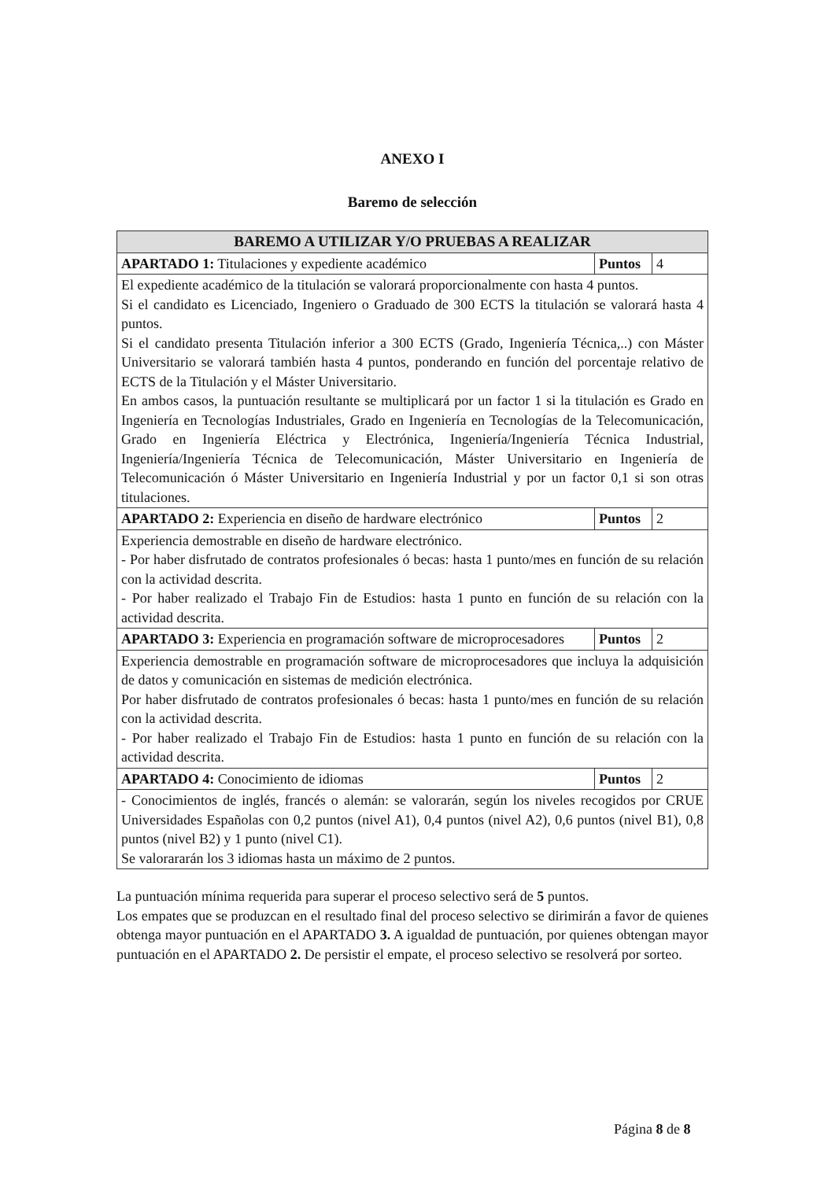ANEXO I
Baremo de selección
| BAREMO A UTILIZAR Y/O PRUEBAS A REALIZAR | | |
| --- | --- | --- |
| APARTADO 1: Titulaciones y expediente académico | Puntos | 4 |
| El expediente académico de la titulación se valorará proporcionalmente con hasta 4 puntos. Si el candidato es Licenciado, Ingeniero o Graduado de 300 ECTS la titulación se valorará hasta 4 puntos. Si el candidato presenta Titulación inferior a 300 ECTS (Grado, Ingeniería Técnica,..) con Máster Universitario se valorará también hasta 4 puntos, ponderando en función del porcentaje relativo de ECTS de la Titulación y el Máster Universitario. En ambos casos, la puntuación resultante se multiplicará por un factor 1 si la titulación es Grado en Ingeniería en Tecnologías Industriales, Grado en Ingeniería en Tecnologías de la Telecomunicación, Grado en Ingeniería Eléctrica y Electrónica, Ingeniería/Ingeniería Técnica Industrial, Ingeniería/Ingeniería Técnica de Telecomunicación, Máster Universitario en Ingeniería de Telecomunicación ó Máster Universitario en Ingeniería Industrial y por un factor 0,1 si son otras titulaciones. | | |
| APARTADO 2: Experiencia en diseño de hardware electrónico | Puntos | 2 |
| Experiencia demostrable en diseño de hardware electrónico. - Por haber disfrutado de contratos profesionales ó becas: hasta 1 punto/mes en función de su relación con la actividad descrita. - Por haber realizado el Trabajo Fin de Estudios: hasta 1 punto en función de su relación con la actividad descrita. | | |
| APARTADO 3: Experiencia en programación software de microprocesadores | Puntos | 2 |
| Experiencia demostrable en programación software de microprocesadores que incluya la adquisición de datos y comunicación en sistemas de medición electrónica. Por haber disfrutado de contratos profesionales ó becas: hasta 1 punto/mes en función de su relación con la actividad descrita. - Por haber realizado el Trabajo Fin de Estudios: hasta 1 punto en función de su relación con la actividad descrita. | | |
| APARTADO 4: Conocimiento de idiomas | Puntos | 2 |
| - Conocimientos de inglés, francés o alemán: se valorarán, según los niveles recogidos por CRUE Universidades Españolas con 0,2 puntos (nivel A1), 0,4 puntos (nivel A2), 0,6 puntos (nivel B1), 0,8 puntos (nivel B2) y 1 punto (nivel C1). Se valorararán los 3 idiomas hasta un máximo de 2 puntos. | | |
La puntuación mínima requerida para superar el proceso selectivo será de 5 puntos.
Los empates que se produzcan en el resultado final del proceso selectivo se dirimirán a favor de quienes obtenga mayor puntuación en el APARTADO 3. A igualdad de puntuación, por quienes obtengan mayor puntuación en el APARTADO 2. De persistir el empate, el proceso selectivo se resolverá por sorteo.
Página 8 de 8